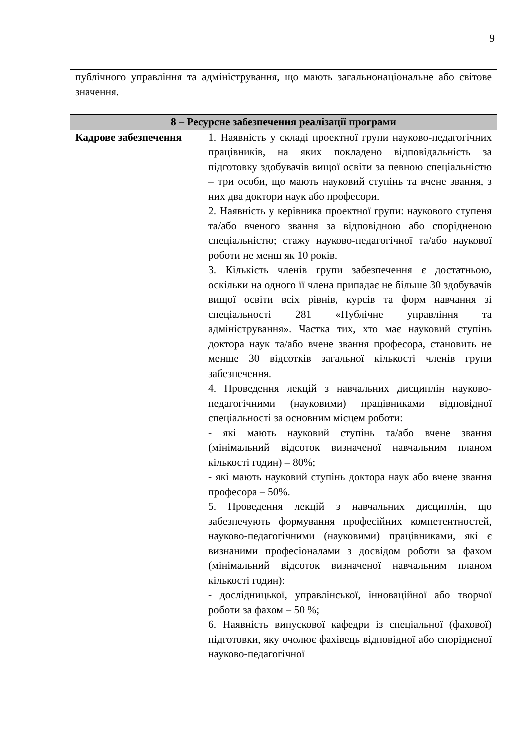9
| публічного управління та адміністрування, що мають загальнонаціональне або світове значення. | |
| 8 – Ресурсне забезпечення реалізації програми | |
| Кадрове забезпечення | 1. Наявність у складі проектної групи науково-педагогічних працівників, на яких покладено відповідальність за підготовку здобувачів вищої освіти за певною спеціальністю – три особи, що мають науковий ступінь та вчене звання, з них два доктори наук або професори. 2. Наявність у керівника проектної групи: наукового ступеня та/або вченого звання за відповідною або спорідненою спеціальністю; стажу науково-педагогічної та/або наукової роботи не менш як 10 років. 3. Кількість членів групи забезпечення є достатньою, оскільки на одного її члена припадає не більше 30 здобувачів вищої освіти всіх рівнів, курсів та форм навчання зі спеціальності 281 «Публічне управління та адміністрування». Частка тих, хто має науковий ступінь доктора наук та/або вчене звання професора, становить не менше 30 відсотків загальної кількості членів групи забезпечення. 4. Проведення лекцій з навчальних дисциплін науково-педагогічними (науковими) працівниками відповідної спеціальності за основним місцем роботи: - які мають науковий ступінь та/або вчене звання (мінімальний відсоток визначеної навчальним планом кількості годин) – 80%; - які мають науковий ступінь доктора наук або вчене звання професора – 50%. 5. Проведення лекцій з навчальних дисциплін, що забезпечують формування професійних компетентностей, науково-педагогічними (науковими) працівниками, які є визнаними професіоналами з досвідом роботи за фахом (мінімальний відсоток визначеної навчальним планом кількості годин): - дослідницької, управлінської, інноваційної або творчої роботи за фахом – 50 %; 6. Наявність випускової кафедри із спеціальної (фахової) підготовки, яку очолює фахівець відповідної або спорідненої науково-педагогічної |